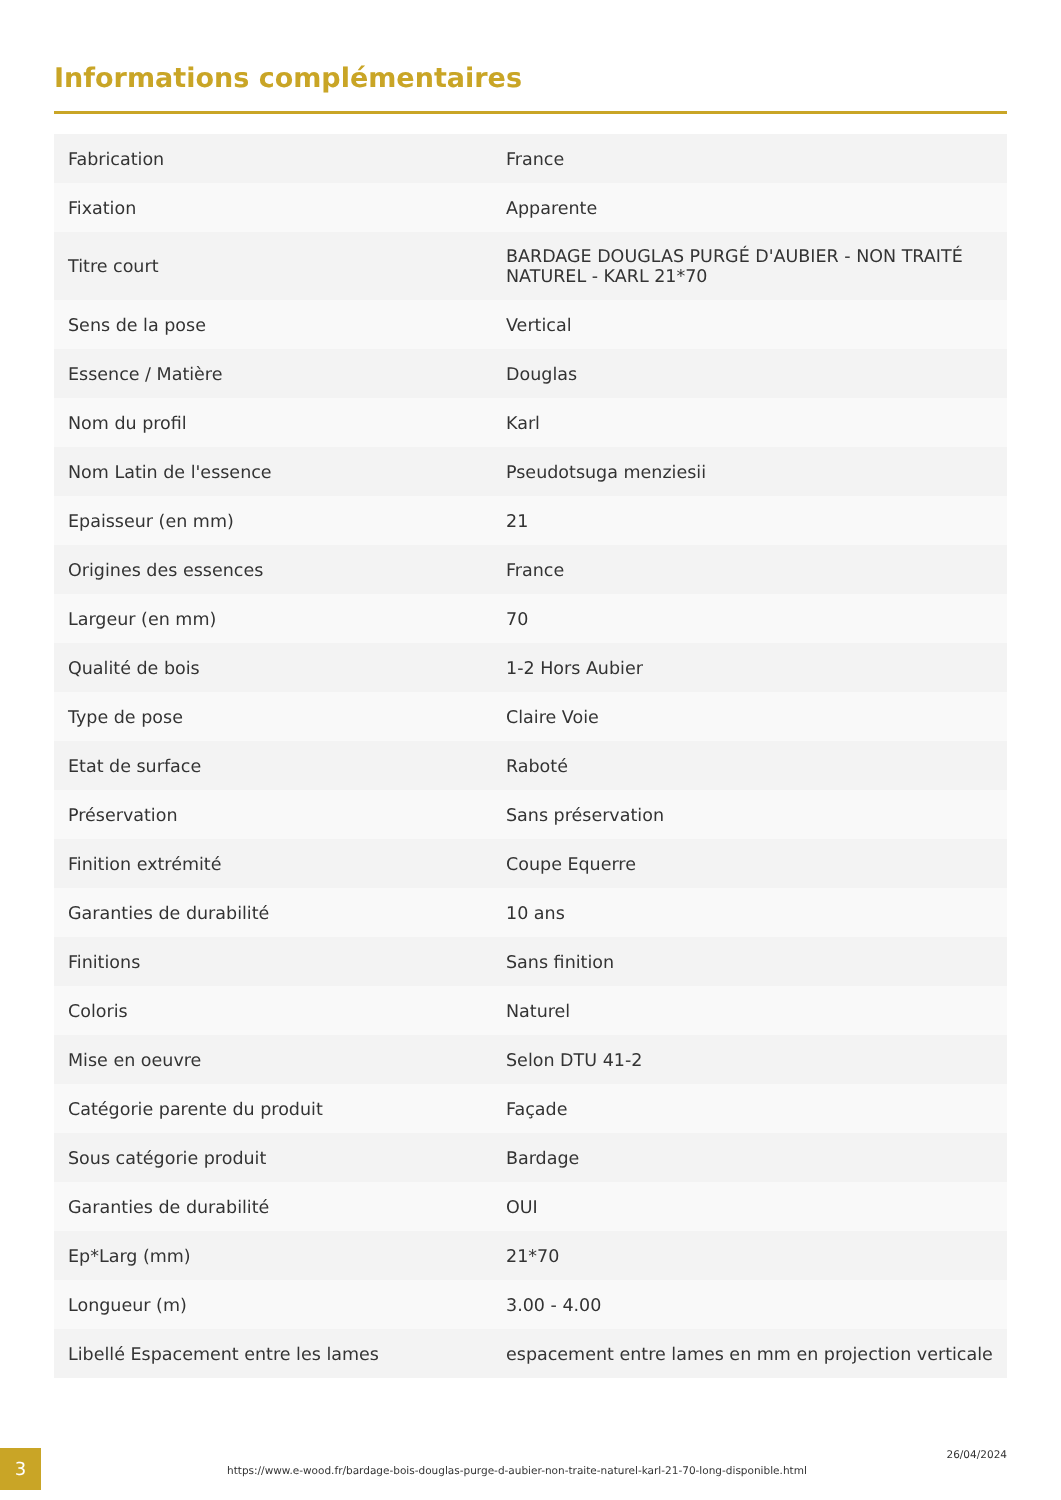Informations complémentaires
| Fabrication | France |
| Fixation | Apparente |
| Titre court | BARDAGE DOUGLAS PURGÉ D'AUBIER - NON TRAITÉ NATUREL - KARL 21*70 |
| Sens de la pose | Vertical |
| Essence / Matière | Douglas |
| Nom du profil | Karl |
| Nom Latin de l'essence | Pseudotsuga menziesii |
| Epaisseur (en mm) | 21 |
| Origines des essences | France |
| Largeur (en mm) | 70 |
| Qualité de bois | 1-2 Hors Aubier |
| Type de pose | Claire Voie |
| Etat de surface | Raboté |
| Préservation | Sans préservation |
| Finition extrémité | Coupe Equerre |
| Garanties de durabilité | 10 ans |
| Finitions | Sans finition |
| Coloris | Naturel |
| Mise en oeuvre | Selon DTU 41-2 |
| Catégorie parente du produit | Façade |
| Sous catégorie produit | Bardage |
| Garanties de durabilité | OUI |
| Ep*Larg (mm) | 21*70 |
| Longueur (m) | 3.00 - 4.00 |
| Libellé Espacement entre les lames | espacement entre lames en mm en projection verticale |
3
https://www.e-wood.fr/bardage-bois-douglas-purge-d-aubier-non-traite-naturel-karl-21-70-long-disponible.html
26/04/2024